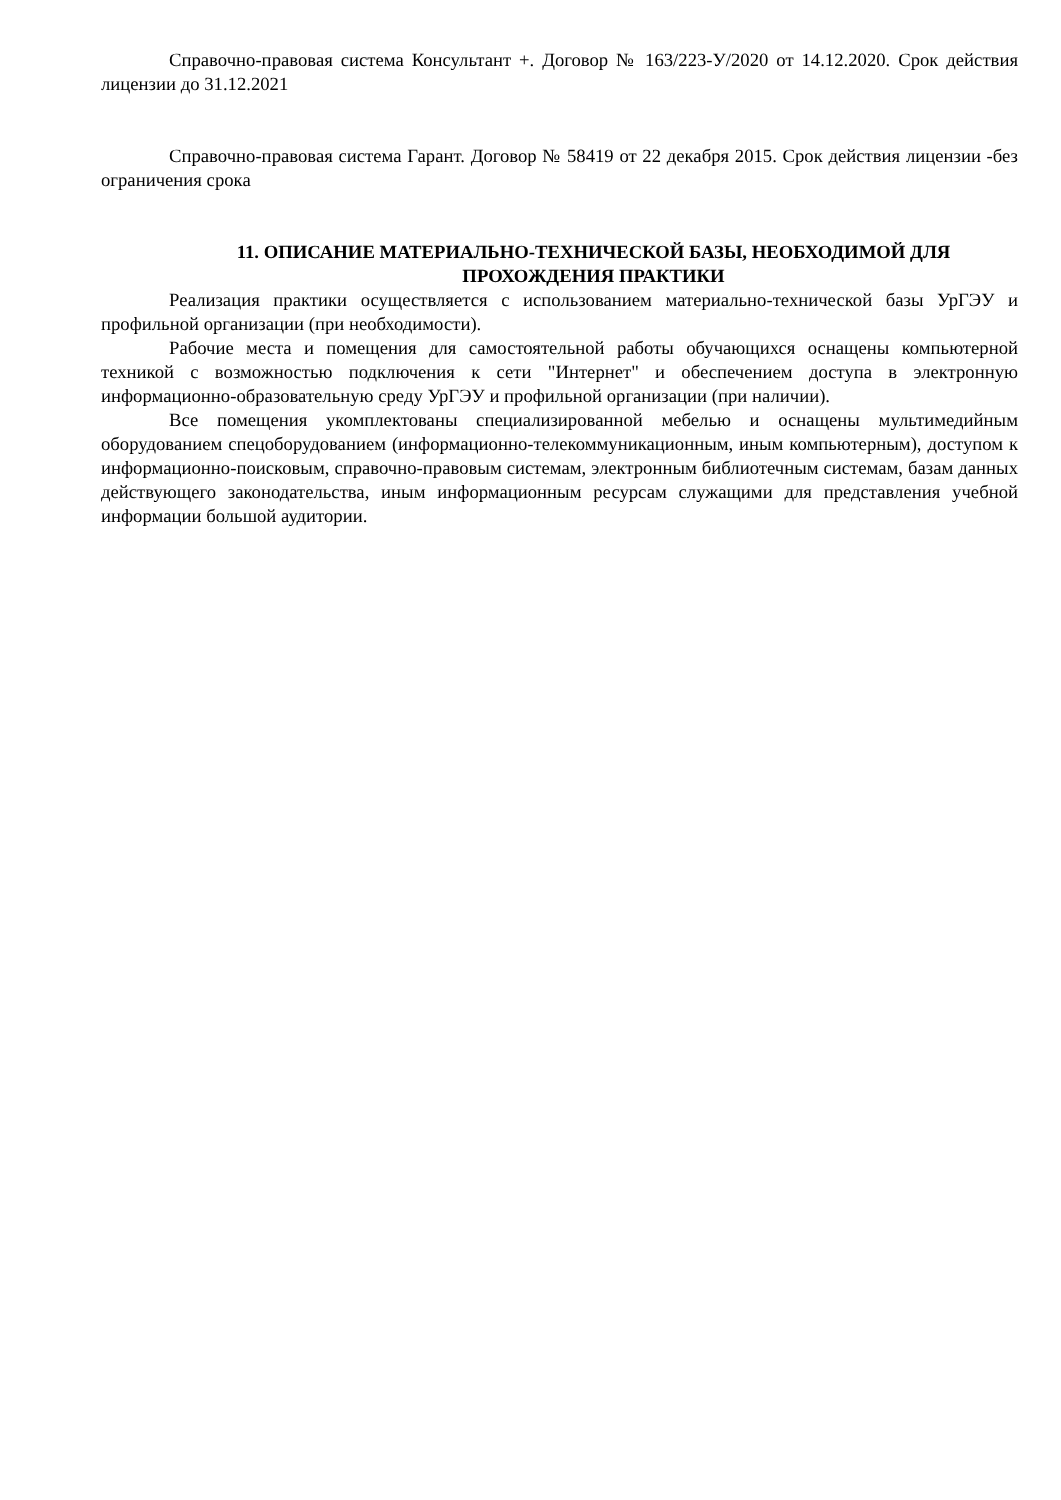Справочно-правовая система Консультант +. Договор № 163/223-У/2020 от 14.12.2020. Срок действия лицензии до 31.12.2021
Справочно-правовая система Гарант. Договор № 58419 от 22 декабря 2015. Срок действия лицензии -без ограничения срока
11. ОПИСАНИЕ МАТЕРИАЛЬНО-ТЕХНИЧЕСКОЙ БАЗЫ, НЕОБХОДИМОЙ ДЛЯ ПРОХОЖДЕНИЯ ПРАКТИКИ
Реализация практики осуществляется с использованием материально-технической базы УрГЭУ и профильной организации (при необходимости).
Рабочие места и помещения для самостоятельной работы обучающихся оснащены компьютерной техникой с возможностью подключения к сети "Интернет" и обеспечением доступа в электронную информационно-образовательную среду УрГЭУ и профильной организации (при наличии).
Все помещения укомплектованы специализированной мебелью и оснащены мультимедийным оборудованием спецоборудованием (информационно-телекоммуникационным, иным компьютерным), доступом к информационно-поисковым, справочно-правовым системам, электронным библиотечным системам, базам данных действующего законодательства, иным информационным ресурсам служащими для представления учебной информации большой аудитории.